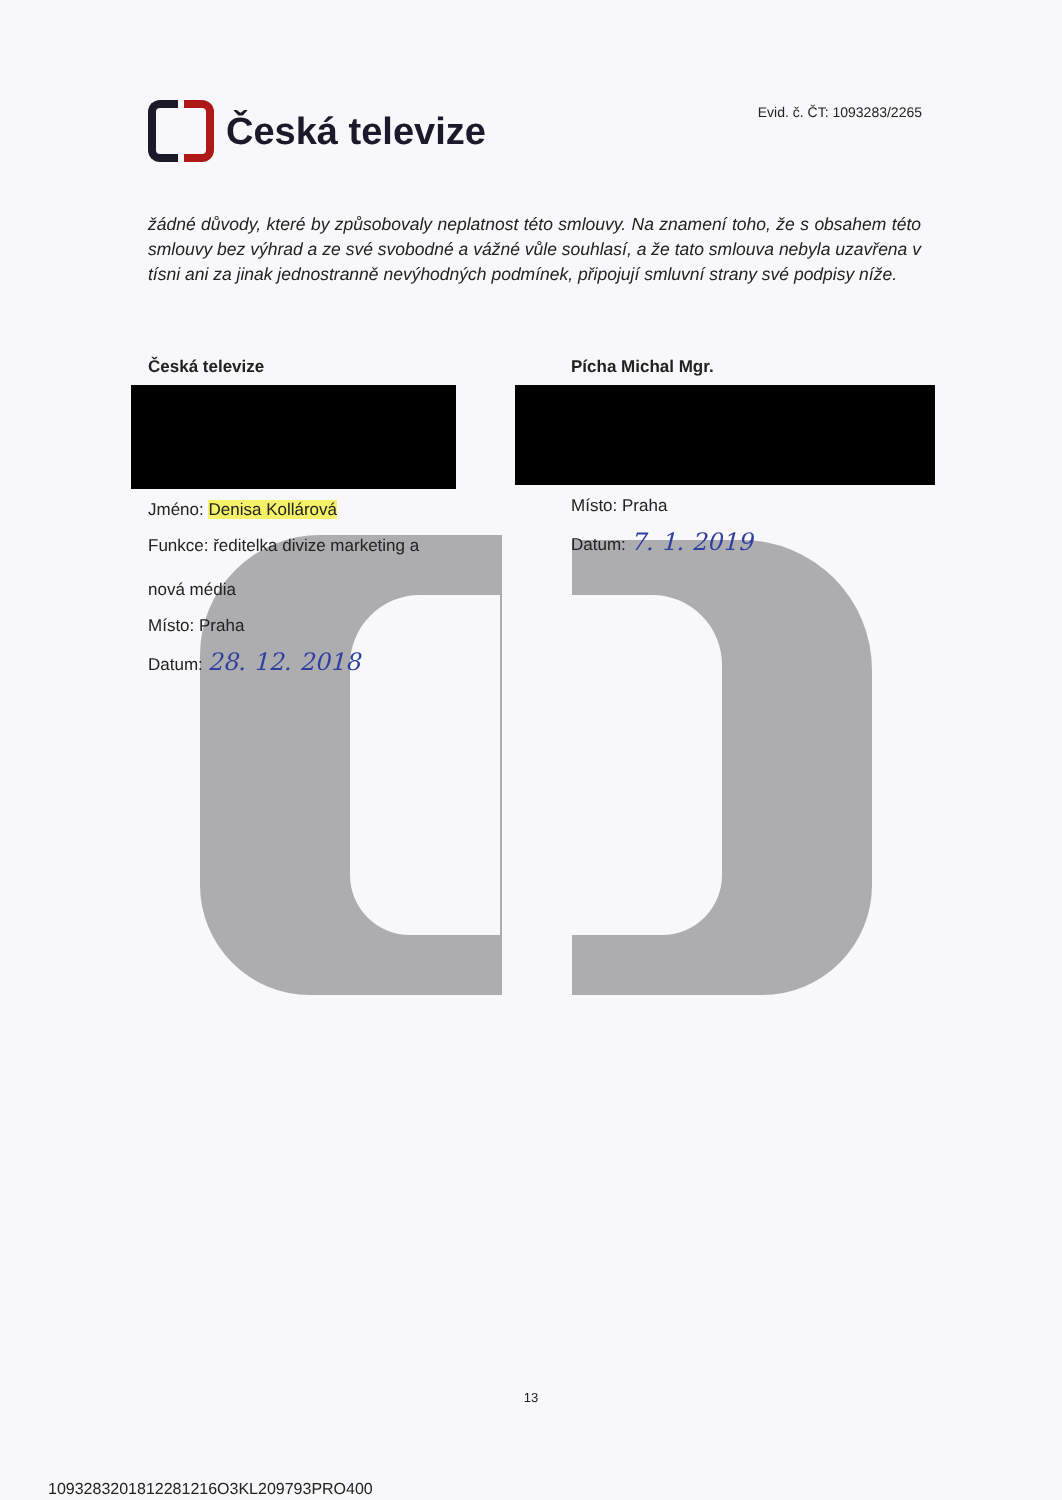Česká televize
Evid. č. ČT: 1093283/2265
žádné důvody, které by způsobovaly neplatnost této smlouvy. Na znamení toho, že s obsahem této smlouvy bez výhrad a ze své svobodné a vážné vůle souhlasí, a že tato smlouva nebyla uzavřena v tísni ani za jinak jednostranně nevýhodných podmínek, připojují smluvní strany své podpisy níže.
Česká televize
Jméno: Denisa Kollárová
Funkce: ředitelka divize marketing a
nová média
Místo: Praha
Datum: 28. 12. 2018
Pícha Michal Mgr.
Místo: Praha
Datum: 7. 1. 2019
13
1093283201812281216O3KL209793PRO400